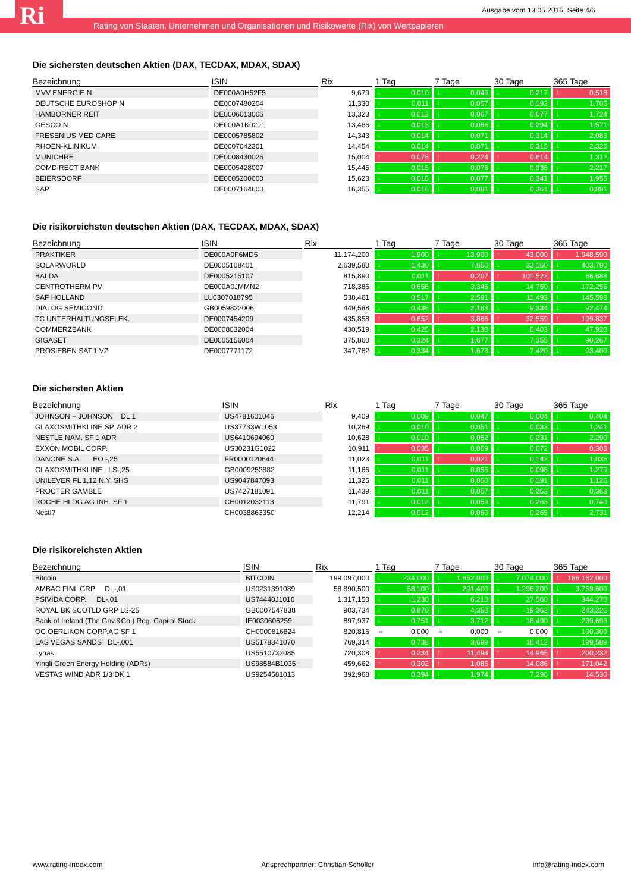Ri
Ausgabe vom 13.05.2016, Seite 4/6
Rating von Staaten, Unternehmen und Organisationen und Risikowerte (Rix) von Wertpapieren
Die sichersten deutschen Aktien (DAX, TECDAX, MDAX, SDAX)
| Bezeichnung | ISIN | Rix | 1 Tag | 7 Tage | 30 Tage | 365 Tage |
| --- | --- | --- | --- | --- | --- | --- |
| MVV ENERGIE N | DE000A0H52F5 | 9,679 | ↓ 0,010 | ↓ 0,049 | ↓ 0,217 | ↑ 0,518 |
| DEUTSCHE EUROSHOP N | DE0007480204 | 11,330 | ↓ 0,011 | ↓ 0,057 | ↓ 0,192 | ↓ 1,705 |
| HAMBORNER REIT | DE0006013006 | 13,323 | ↓ 0,013 | ↓ 0,067 | ↓ 0,077 | ↓ 1,724 |
| GESCO N | DE000A1K0201 | 13,466 | ↓ 0,013 | ↓ 0,066 | ↓ 0,294 | ↓ 1,571 |
| FRESENIUS MED CARE | DE0005785802 | 14,343 | ↓ 0,014 | ↓ 0,071 | ↓ 0,314 | ↓ 2,083 |
| RHOEN-KLINIKUM | DE0007042301 | 14,454 | ↓ 0,014 | ↓ 0,071 | ↓ 0,315 | ↓ 2,326 |
| MUNICHRE | DE0008430026 | 15,004 | ↑ 0,078 | ↑ 0,224 | ↑ 0,614 | ↓ 1,312 |
| COMDIRECT BANK | DE0005428007 | 15,445 | ↓ 0,015 | ↓ 0,076 | ↓ 0,336 | ↓ 2,217 |
| BEIERSDORF | DE0005200000 | 15,623 | ↓ 0,015 | ↓ 0,077 | ↓ 0,341 | ↓ 1,955 |
| SAP | DE0007164600 | 16,355 | ↓ 0,016 | ↓ 0,081 | ↓ 0,361 | ↓ 0,891 |
Die risikoreichsten deutschen Aktien (DAX, TECDAX, MDAX, SDAX)
| Bezeichnung | ISIN | Rix | 1 Tag | 7 Tage | 30 Tage | 365 Tage |
| --- | --- | --- | --- | --- | --- | --- |
| PRAKTIKER | DE000A0F6MD5 | 11.174,200 | ↓ 1,900 | ↓ 13,900 | ↑ 43,000 | ↑ 1.948,590 |
| SOLARWORLD | DE0005108401 | 2.639,580 | ↓ 1,430 | ↓ 7,650 | ↓ 33,160 | ↓ 403,790 |
| BALDA | DE0005215107 | 815,890 | ↓ 0,011 | ↑ 0,207 | ↑ 101,522 | ↓ 66,688 |
| CENTROTHERM PV | DE000A0JMMN2 | 718,386 | ↓ 0,656 | ↓ 3,345 | ↓ 14,750 | ↓ 172,256 |
| SAF HOLLAND | LU0307018795 | 538,461 | ↓ 0,517 | ↓ 2,591 | ↓ 11,493 | ↓ 145,593 |
| DIALOG SEMICOND | GB0059822006 | 449,588 | ↓ 0,436 | ↓ 2,183 | ↓ 9,334 | ↓ 92,474 |
| TC UNTERHALTUNGSELEK. | DE0007454209 | 435,858 | ↑ 0,652 | ↑ 3,866 | ↑ 32,559 | ↑ 199,837 |
| COMMERZBANK | DE0008032004 | 430,519 | ↓ 0,425 | ↓ 2,130 | ↓ 6,403 | ↓ 47,920 |
| GIGASET | DE0005156004 | 375,860 | ↓ 0,324 | ↓ 1,677 | ↓ 7,355 | ↓ 90,267 |
| PROSIEBEN SAT.1 VZ | DE0007771172 | 347,782 | ↓ 0,334 | ↓ 1,673 | ↓ 7,420 | ↓ 93,400 |
Die sichersten Aktien
| Bezeichnung | ISIN | Rix | 1 Tag | 7 Tage | 30 Tage | 365 Tage |
| --- | --- | --- | --- | --- | --- | --- |
| JOHNSON + JOHNSON DL 1 | US4781601046 | 9,409 | ↓ 0,009 | ↓ 0,047 | ↓ 0,004 | ↓ 0,404 |
| GLAXOSMITHKLINE SP. ADR 2 | US37733W1053 | 10,269 | ↓ 0,010 | ↓ 0,051 | ↓ 0,033 | ↓ 1,241 |
| NESTLE NAM. SF 1 ADR | US6410694060 | 10,628 | ↓ 0,010 | ↓ 0,052 | ↓ 0,231 | ↓ 2,290 |
| EXXON MOBIL CORP. | US30231G1022 | 10,911 | ↑ 0,035 | ↓ 0,009 | ↓ 0,072 | ↑ 0,308 |
| DANONE S.A. EO -,25 | FR0000120644 | 11,023 | ↓ 0,011 | ↑ 0,021 | ↓ 0,142 | ↓ 1,036 |
| GLAXOSMITHKLINE LS-,25 | GB0009252882 | 11,166 | ↓ 0,011 | ↓ 0,055 | ↓ 0,098 | ↓ 1,279 |
| UNILEVER FL 1,12 N.Y. SHS | US9047847093 | 11,325 | ↓ 0,011 | ↓ 0,050 | ↓ 0,191 | ↓ 1,126 |
| PROCTER GAMBLE | US7427181091 | 11,439 | ↓ 0,011 | ↓ 0,057 | ↓ 0,253 | ↓ 0,363 |
| ROCHE HLDG AG INH. SF 1 | CH0012032113 | 11,791 | ↓ 0,012 | ↓ 0,059 | ↓ 0,263 | ↓ 0,740 |
| Nestl? | CH0038863350 | 12,214 | ↓ 0,012 | ↓ 0,060 | ↓ 0,265 | ↓ 2,731 |
Die risikoreichsten Aktien
| Bezeichnung | ISIN | Rix | 1 Tag | 7 Tage | 30 Tage | 365 Tage |
| --- | --- | --- | --- | --- | --- | --- |
| Bitcoin | BITCOIN | 199.097,000 | ↓ 234,000 | ↓ 1.652,000 | ↓ 7.074,000 | ↑ 186.162,000 |
| AMBAC FINL GRP DL-,01 | US0231391089 | 58.890,500 | ↓ 58,100 | ↓ 291,400 | ↓ 1.296,200 | ↓ 3.759,600 |
| PSIVIDA CORP. DL-,01 | US74440J1016 | 1.317,150 | ↓ 1,230 | ↓ 6,210 | ↓ 27,560 | ↓ 344,270 |
| ROYAL BK SCOTLD GRP LS-25 | GB0007547838 | 903,734 | ↓ 0,870 | ↓ 4,358 | ↓ 19,362 | ↓ 243,226 |
| Bank of Ireland (The Gov.&Co.) Reg. Capital Stock | IE0030606259 | 897,937 | ↓ 0,751 | ↓ 3,712 | ↓ 18,490 | ↓ 239,693 |
| OC OERLIKON CORP.AG SF 1 | CH0000816824 | 820,816 | ⇔ 0,000 | ⇔ 0,000 | ⇔ 0,000 | ↓ 100,309 |
| LAS VEGAS SANDS DL-,001 | US5178341070 | 769,314 | ↓ 0,738 | ↓ 3,699 | ↓ 16,412 | ↓ 199,589 |
| Lynas | US5510732085 | 720,308 | ↑ 0,234 | ↑ 11,494 | ↑ 14,965 | ↑ 200,232 |
| Yingli Green Energy Holding (ADRs) | US98584B1035 | 459,662 | ↑ 0,302 | ↑ 1,085 | ↑ 14,086 | ↑ 171,042 |
| VESTAS WIND ADR 1/3 DK 1 | US9254581013 | 392,968 | ↓ 0,394 | ↓ 1,974 | ↓ 7,296 | ↑ 14,530 |
www.rating-index.com Ansprechpartner: Christian Schöller info@rating-index.com